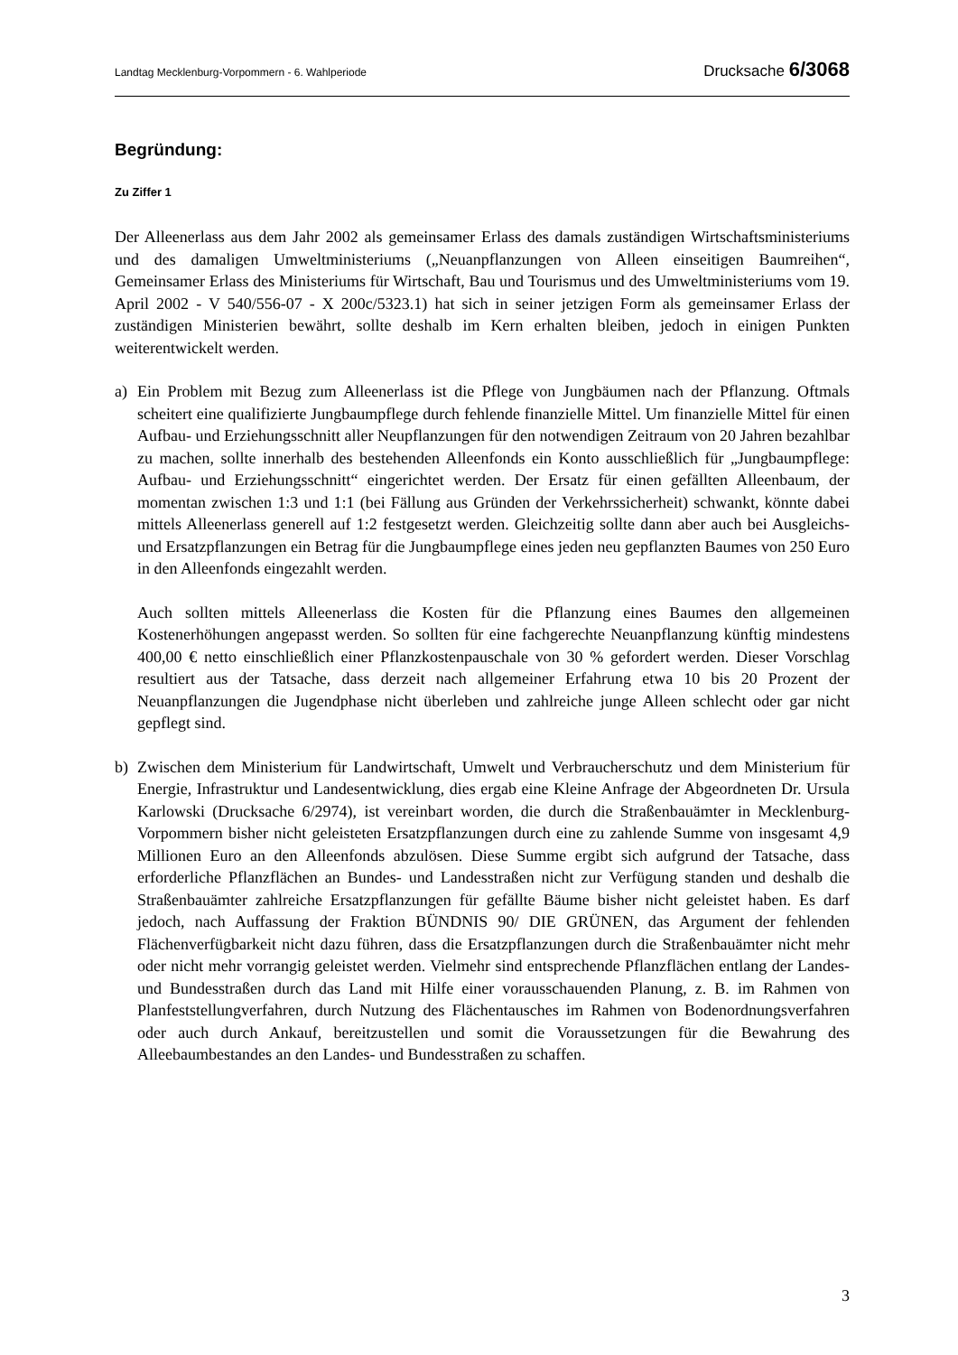Landtag Mecklenburg-Vorpommern - 6. Wahlperiode Drucksache 6/3068
Begründung:
Zu Ziffer 1
Der Alleenerlass aus dem Jahr 2002 als gemeinsamer Erlass des damals zuständigen Wirtschaftsministeriums und des damaligen Umweltministeriums („Neuanpflanzungen von Alleen einseitigen Baumreihen“, Gemeinsamer Erlass des Ministeriums für Wirtschaft, Bau und Tourismus und des Umweltministeriums vom 19. April 2002 - V 540/556-07 - X 200c/5323.1) hat sich in seiner jetzigen Form als gemeinsamer Erlass der zuständigen Ministerien bewährt, sollte deshalb im Kern erhalten bleiben, jedoch in einigen Punkten weiterentwickelt werden.
a) Ein Problem mit Bezug zum Alleenerlass ist die Pflege von Jungbäumen nach der Pflanzung. Oftmals scheitert eine qualifizierte Jungbaumpflege durch fehlende finanzielle Mittel. Um finanzielle Mittel für einen Aufbau- und Erziehungsschnitt aller Neupflanzungen für den notwendigen Zeitraum von 20 Jahren bezahlbar zu machen, sollte innerhalb des bestehenden Alleenfonds ein Konto ausschließlich für „Jungbaumpflege: Aufbau- und Erziehungsschnitt“ eingerichtet werden. Der Ersatz für einen gefällten Alleenbaum, der momentan zwischen 1:3 und 1:1 (bei Fällung aus Gründen der Verkehrssicherheit) schwankt, könnte dabei mittels Alleenerlass generell auf 1:2 festgesetzt werden. Gleichzeitig sollte dann aber auch bei Ausgleichs- und Ersatzpflanzungen ein Betrag für die Jungbaumpflege eines jeden neu gepflanzten Baumes von 250 Euro in den Alleenfonds eingezahlt werden.
Auch sollten mittels Alleenerlass die Kosten für die Pflanzung eines Baumes den allgemeinen Kostenerhöhungen angepasst werden. So sollten für eine fachgerechte Neuanpflanzung künftig mindestens 400,00 € netto einschließlich einer Pflanzkostenpauschale von 30 % gefordert werden. Dieser Vorschlag resultiert aus der Tatsache, dass derzeit nach allgemeiner Erfahrung etwa 10 bis 20 Prozent der Neuanpflanzungen die Jugendphase nicht überleben und zahlreiche junge Alleen schlecht oder gar nicht gepflegt sind.
b) Zwischen dem Ministerium für Landwirtschaft, Umwelt und Verbraucherschutz und dem Ministerium für Energie, Infrastruktur und Landesentwicklung, dies ergab eine Kleine Anfrage der Abgeordneten Dr. Ursula Karlowski (Drucksache 6/2974), ist vereinbart worden, die durch die Straßenbauämter in Mecklenburg-Vorpommern bisher nicht geleisteten Ersatzpflanzungen durch eine zu zahlende Summe von insgesamt 4,9 Millionen Euro an den Alleenfonds abzulösen. Diese Summe ergibt sich aufgrund der Tatsache, dass erforderliche Pflanzflächen an Bundes- und Landesstraßen nicht zur Verfügung standen und deshalb die Straßenbauämter zahlreiche Ersatzpflanzungen für gefällte Bäume bisher nicht geleistet haben. Es darf jedoch, nach Auffassung der Fraktion BÜNDNIS 90/ DIE GRÜNEN, das Argument der fehlenden Flächenverfügbarkeit nicht dazu führen, dass die Ersatzpflanzungen durch die Straßenbauämter nicht mehr oder nicht mehr vorrangig geleistet werden. Vielmehr sind entsprechende Pflanzflächen entlang der Landes- und Bundesstraßen durch das Land mit Hilfe einer vorausschauenden Planung, z. B. im Rahmen von Planfeststellungverfahren, durch Nutzung des Flächentausches im Rahmen von Bodenordnungsverfahren oder auch durch Ankauf, bereitzustellen und somit die Voraussetzungen für die Bewahrung des Alleebaumbestandes an den Landes- und Bundesstraßen zu schaffen.
3